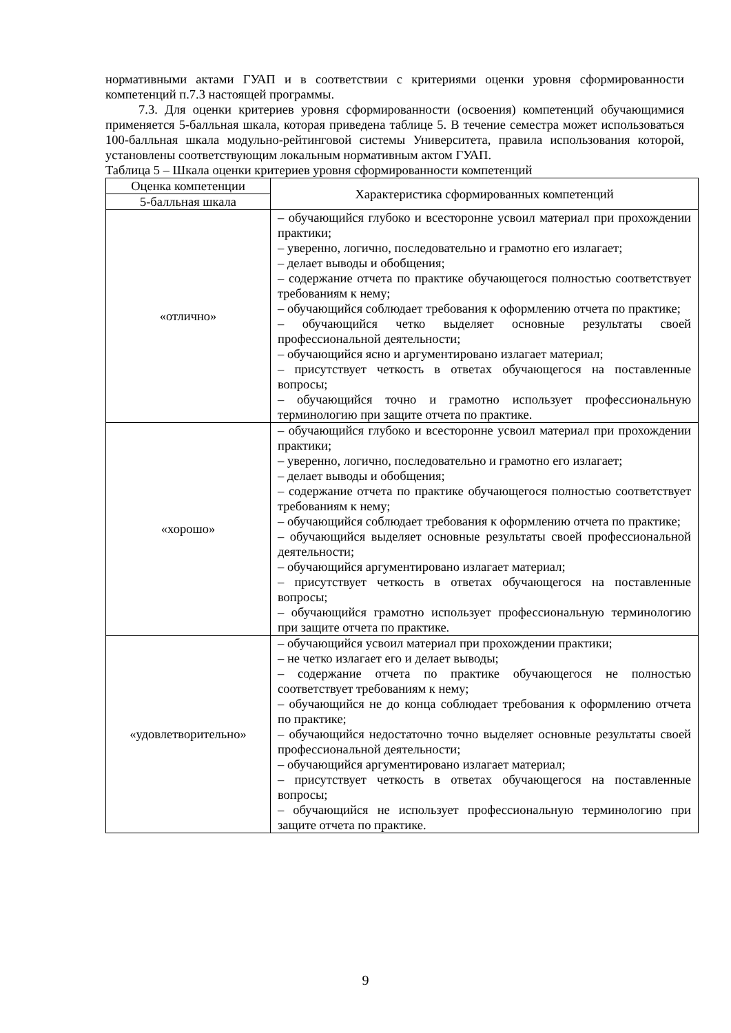нормативными актами ГУАП и в соответствии с критериями оценки уровня сформированности компетенций п.7.3 настоящей программы.
7.3. Для оценки критериев уровня сформированности (освоения) компетенций обучающимися применяется 5-балльная шкала, которая приведена таблице 5. В течение семестра может использоваться 100-балльная шкала модульно-рейтинговой системы Университета, правила использования которой, установлены соответствующим локальным нормативным актом ГУАП.
Таблица 5 – Шкала оценки критериев уровня сформированности компетенций
| Оценка компетенции | Характеристика сформированных компетенций |
| 5-балльная шкала | |
| «отлично» | – обучающийся глубоко и всесторонне усвоил материал при прохождении практики; – уверенно, логично, последовательно и грамотно его излагает; – делает выводы и обобщения; – содержание отчета по практике обучающегося полностью соответствует требованиям к нему; – обучающийся соблюдает требования к оформлению отчета по практике; – обучающийся четко выделяет основные результаты своей профессиональной деятельности; – обучающийся ясно и аргументировано излагает материал; – присутствует четкость в ответах обучающегося на поставленные вопросы; – обучающийся точно и грамотно использует профессиональную терминологию при защите отчета по практике. |
| «хорошо» | – обучающийся глубоко и всесторонне усвоил материал при прохождении практики; – уверенно, логично, последовательно и грамотно его излагает; – делает выводы и обобщения; – содержание отчета по практике обучающегося полностью соответствует требованиям к нему; – обучающийся соблюдает требования к оформлению отчета по практике; – обучающийся выделяет основные результаты своей профессиональной деятельности; – обучающийся аргументировано излагает материал; – присутствует четкость в ответах обучающегося на поставленные вопросы; – обучающийся грамотно использует профессиональную терминологию при защите отчета по практике. |
| «удовлетворительно» | – обучающийся усвоил материал при прохождении практики; – не четко излагает его и делает выводы; – содержание отчета по практике обучающегося не полностью соответствует требованиям к нему; – обучающийся не до конца соблюдает требования к оформлению отчета по практике; – обучающийся недостаточно точно выделяет основные результаты своей профессиональной деятельности; – обучающийся аргументировано излагает материал; – присутствует четкость в ответах обучающегося на поставленные вопросы; – обучающийся не использует профессиональную терминологию при защите отчета по практике. |
9